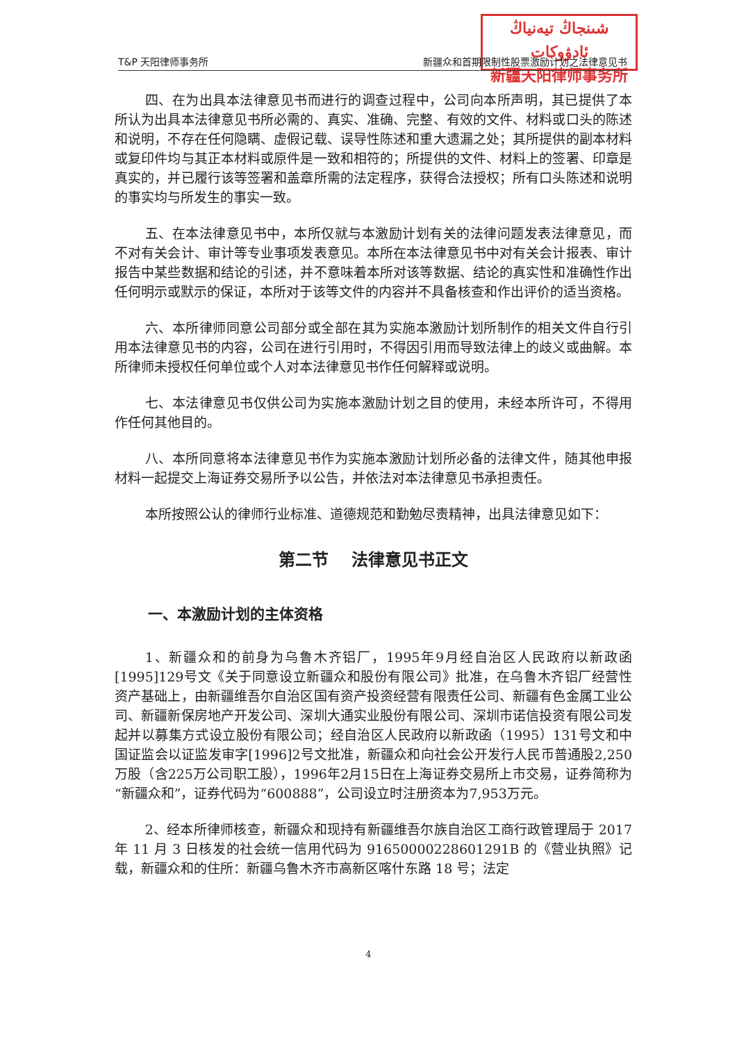شىنجاڭ تيەنياڭ ئادۋوكات
新疆天阳律师事务所
T&P 天阳律师事务所 新疆众和首期限制性股票激励计划之法律意见书
四、在为出具本法律意见书而进行的调查过程中，公司向本所声明，其已提供了本所认为出具本法律意见书所必需的、真实、准确、完整、有效的文件、材料或口头的陈述和说明，不存在任何隐瞒、虚假记载、误导性陈述和重大遗漏之处；其所提供的副本材料或复印件均与其正本材料或原件是一致和相符的；所提供的文件、材料上的签署、印章是真实的，并已履行该等签署和盖章所需的法定程序，获得合法授权；所有口头陈述和说明的事实均与所发生的事实一致。
五、在本法律意见书中，本所仅就与本激励计划有关的法律问题发表法律意见，而不对有关会计、审计等专业事项发表意见。本所在本法律意见书中对有关会计报表、审计报告中某些数据和结论的引述，并不意味着本所对该等数据、结论的真实性和准确性作出任何明示或默示的保证，本所对于该等文件的内容并不具备核查和作出评价的适当资格。
六、本所律师同意公司部分或全部在其为实施本激励计划所制作的相关文件自行引用本法律意见书的内容，公司在进行引用时，不得因引用而导致法律上的歧义或曲解。本所律师未授权任何单位或个人对本法律意见书作任何解释或说明。
七、本法律意见书仅供公司为实施本激励计划之目的使用，未经本所许可，不得用作任何其他目的。
八、本所同意将本法律意见书作为实施本激励计划所必备的法律文件，随其他申报材料一起提交上海证券交易所予以公告，并依法对本法律意见书承担责任。
本所按照公认的律师行业标准、道德规范和勤勉尽责精神，出具法律意见如下：
第二节 法律意见书正文
一、本激励计划的主体资格
1、新疆众和的前身为乌鲁木齐铝厂，1995年9月经自治区人民政府以新政函[1995]129号文《关于同意设立新疆众和股份有限公司》批准，在乌鲁木齐铝厂经营性资产基础上，由新疆维吾尔自治区国有资产投资经营有限责任公司、新疆有色金属工业公司、新疆新保房地产开发公司、深圳大通实业股份有限公司、深圳市诺信投资有限公司发起并以募集方式设立股份有限公司；经自治区人民政府以新政函（1995）131号文和中国证监会以证监发审字[1996]2号文批准，新疆众和向社会公开发行人民币普通股2,250万股（含225万公司职工股），1996年2月15日在上海证券交易所上市交易，证券简称为“新疆众和”，证券代码为“600888”，公司设立时注册资本为7,953万元。
2、经本所律师核查，新疆众和现持有新疆维吾尔族自治区工商行政管理局于 2017 年 11 月 3 日核发的社会统一信用代码为 91650000228601291B 的《营业执照》记载，新疆众和的住所：新疆乌鲁木齐市高新区喀什东路 18 号；法定
4